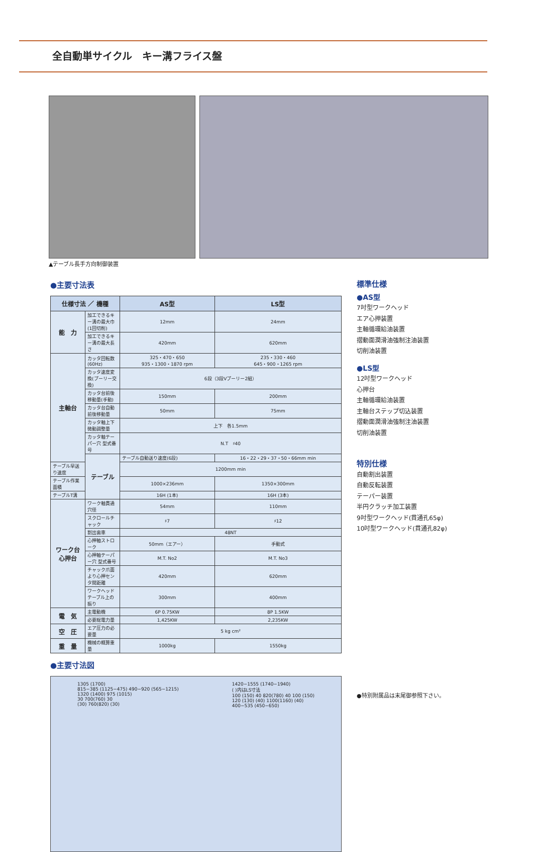全自動単サイクル　キー溝フライス盤
▲テーブル長手方向制御装置
●主要寸法表
| 仕様寸法 ／ 機種 | | AS型 | LS型 |
| --- | --- | --- | --- |
| 能 力 | 加工できるキー溝の最大巾(1回切削) | 12mm | 24mm |
| | 加工できるキー溝の最大長さ | 420mm | 620mm |
| 主軸台 | カッタ回転数(60Hz) | 325・470・650 935・1300・1870 rpm | 235・330・460 645・900・1265 rpm |
| | カッタ速度変換(プーリー交換) | 6段（3段Vプーリー2組） | |
| | カッタ台前後移動量(手動) | 150mm | 200mm |
| | カッタ台自動前後移動量 | 50mm | 75mm |
| | カッタ軸上下微動調整量 | 上下 各1.5mm | |
| | カッタ軸テーパー穴 型式番号 | N.T ♯40 | |
| | テーブル | テーブル自動送り速度(6段) | 16・22・29・37・50・66mm min |
| テーブル早送り速度 | | 1200mm min | |
| テーブル作業面積 | | 1000×236mm | 1350×300mm |
| テーブルT溝 | | 16H (1本) | 16H (3本) |
| ワーク台 心押台 | ワーク軸貫通穴径 | 54mm | 110mm |
| | スクロールチャック | ♯7 | ♯12 |
| | 割出歯車 | 48NT | |
| | 心押軸ストローク | 50mm（エアー） | 手動式 |
| | 心押軸テーパー穴 型式番号 | M.T. No2 | M.T. No3 |
| | チャック爪面より心押センタ間距離 | 420mm | 620mm |
| | ワークヘッドテーブル上の振り | 300mm | 400mm |
| 電 気 | 主電動機 | 6P 0.75KW | 8P 1.5KW |
| | 必要総電力量 | 1,425KW | 2,235KW |
| 空 圧 | エア圧力の必要量 | 5 kg cm² | |
| 重 量 | 機械の概算重量 | 1000kg | 1550kg |
●主要寸法図
1305 (1700)
815−385 (1125−475) 490−920 (565−1215)
1320 (1400) 975 (1015)
30 700(760) 30
(30) 760(820) (30)
1420−1555 (1740−1940)
( )内はLS寸法
100 (150) 40 820(780) 40 100 (150)
120 (130) (40) 1100(1160) (40)
400−535 (450−650)
標準仕様
●AS型
7吋型ワークヘッド
エア心押装置
主軸循環給油装置
摺動面潤滑油強制注油装置
切削油装置
●LS型
12吋型ワークヘッド
心押台
主軸循環給油装置
主軸台ステップ切込装置
摺動面潤滑油強制注油装置
切削油装置
特別仕様
自動割出装置
自動反転装置
テーパー装置
半円クラッチ加工装置
9吋型ワークヘッド(貫通孔65φ)
10吋型ワークヘッド(貫通孔82φ)
●特別附属品は末尾御参照下さい。